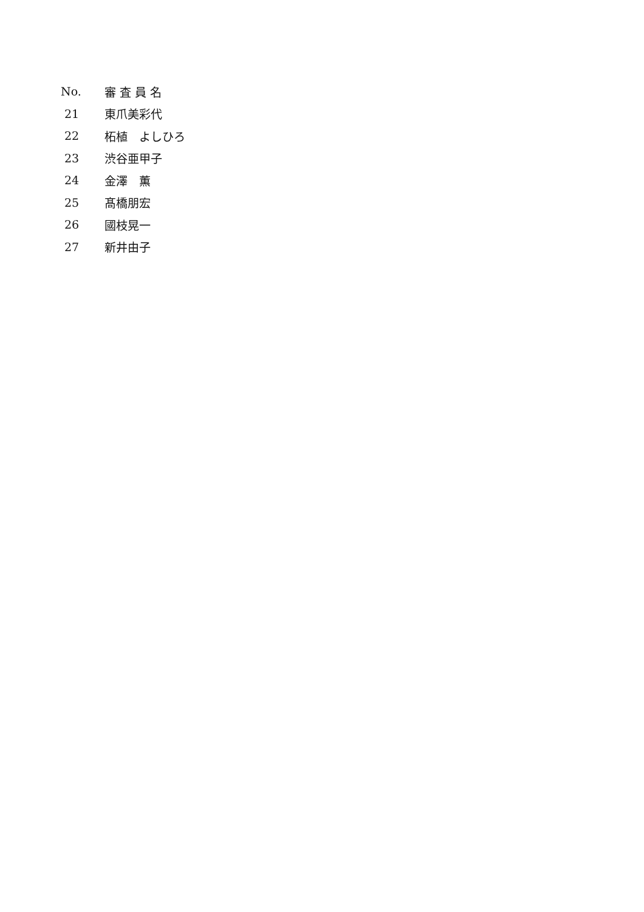| No. | 審 査 員 名 |
| --- | --- |
| 21 | 東爪美彩代 |
| 22 | 柘植 よしひろ |
| 23 | 渋谷亜甲子 |
| 24 | 金澤 薫 |
| 25 | 髙橋朋宏 |
| 26 | 國枝晃一 |
| 27 | 新井由子 |